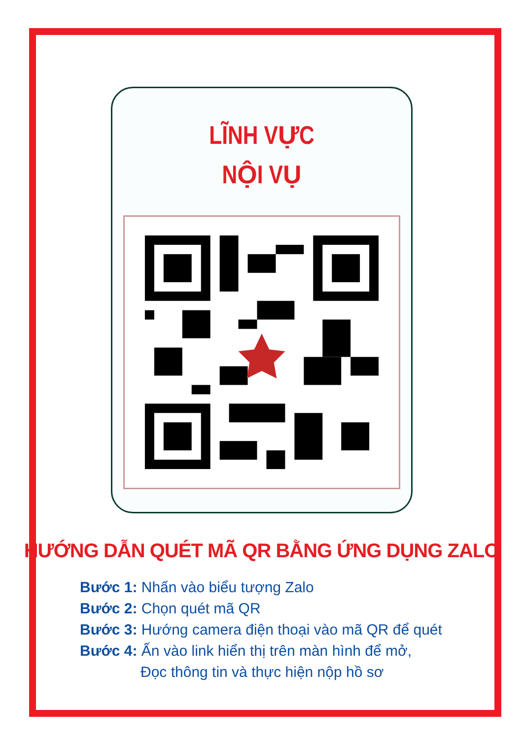LĨNH VỰC
NỘI VỤ
HƯỚNG DẪN QUÉT MÃ QR BẰNG ỨNG DỤNG ZALO
Bước 1: Nhấn vào biểu tượng Zalo
Bước 2: Chọn quét mã QR
Bước 3: Hướng camera điện thoại vào mã QR để quét
Bước 4: Ấn vào link hiển thị trên màn hình để mở,
Đọc thông tin và thực hiện nộp hồ sơ